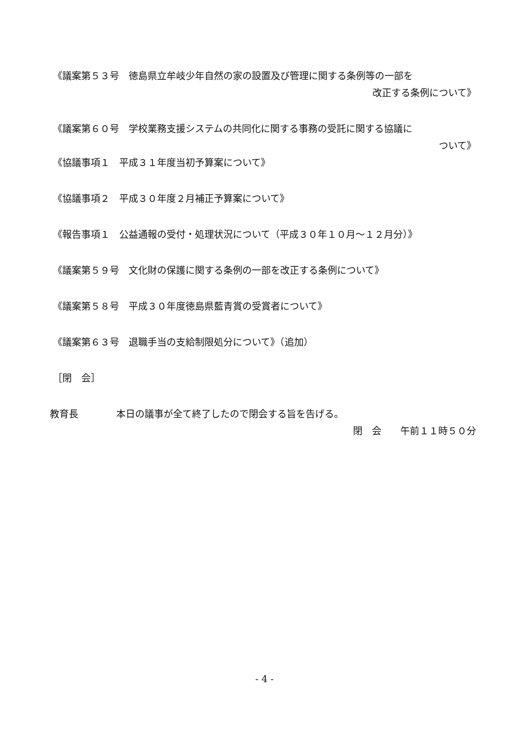《議案第５３号　徳島県立牟岐少年自然の家の設置及び管理に関する条例等の一部を
改正する条例について》
《議案第６０号　学校業務支援システムの共同化に関する事務の受託に関する協議に
ついて》
《協議事項１　平成３１年度当初予算案について》
《協議事項２　平成３０年度２月補正予算案について》
《報告事項１　公益通報の受付・処理状況について（平成３０年１０月～１２月分）》
《議案第５９号　文化財の保護に関する条例の一部を改正する条例について》
《議案第５８号　平成３０年度徳島県藍青賞の受賞者について》
《議案第６３号　退職手当の支給制限処分について》（追加）
［閉　会］
教育長　　　　本日の議事が全て終了したので閉会する旨を告げる。
閉　会　　午前１１時５０分
- 4 -